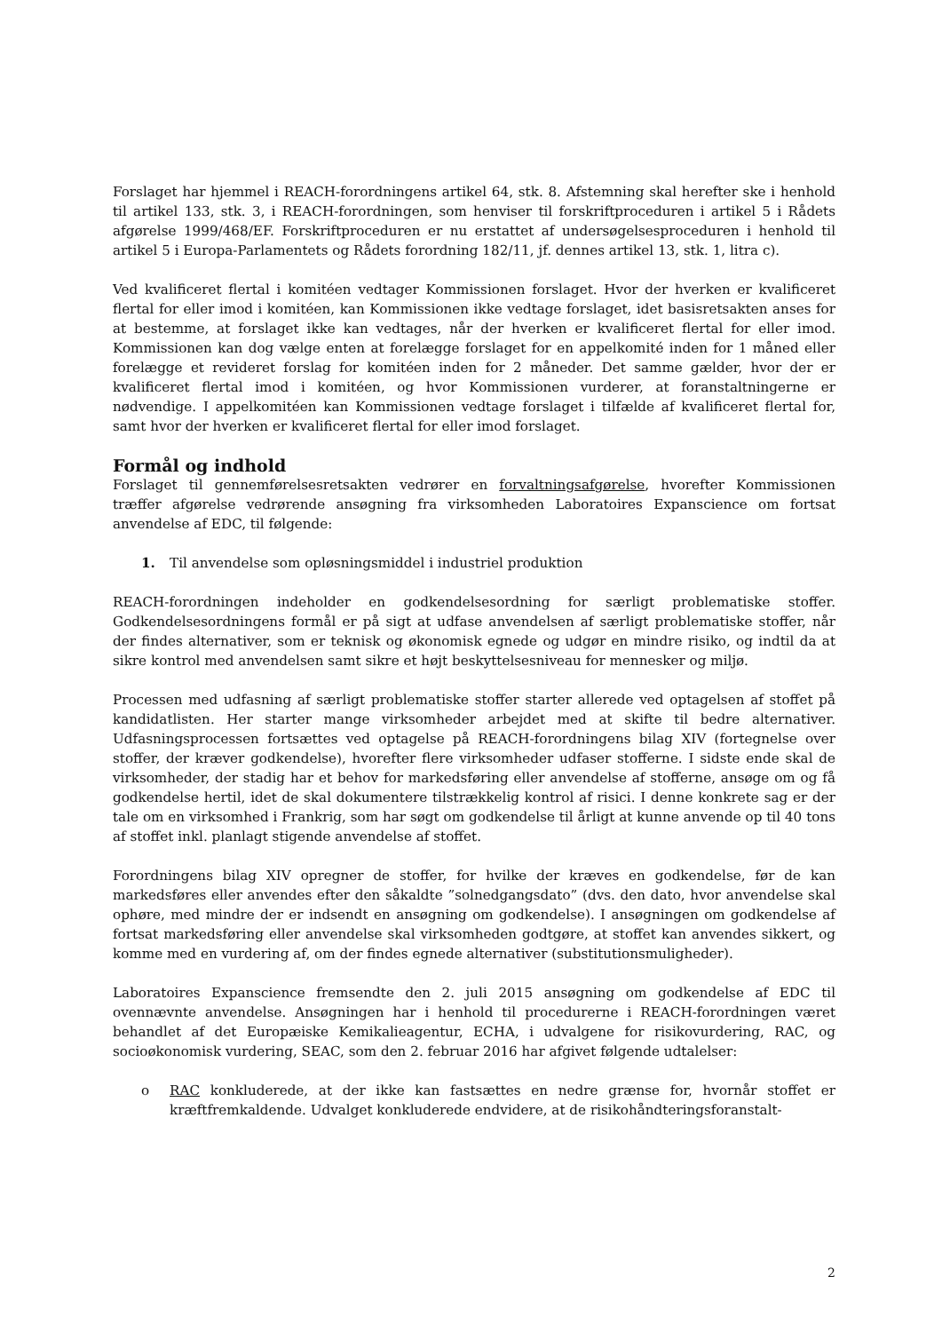Forslaget har hjemmel i REACH-forordningens artikel 64, stk. 8. Afstemning skal herefter ske i henhold til artikel 133, stk. 3, i REACH-forordningen, som henviser til forskriftproceduren i artikel 5 i Rådets afgørelse 1999/468/EF. Forskriftproceduren er nu erstattet af undersøgelsesproceduren i henhold til artikel 5 i Europa-Parlamentets og Rådets forordning 182/11, jf. dennes artikel 13, stk. 1, litra c).
Ved kvalificeret flertal i komitéen vedtager Kommissionen forslaget. Hvor der hverken er kvalificeret flertal for eller imod i komitéen, kan Kommissionen ikke vedtage forslaget, idet basisretsakten anses for at bestemme, at forslaget ikke kan vedtages, når der hverken er kvalificeret flertal for eller imod. Kommissionen kan dog vælge enten at forelægge forslaget for en appelkomité inden for 1 måned eller forelægge et revideret forslag for komitéen inden for 2 måneder. Det samme gælder, hvor der er kvalificeret flertal imod i komitéen, og hvor Kommissionen vurderer, at foranstaltningerne er nødvendige. I appelkomitéen kan Kommissionen vedtage forslaget i tilfælde af kvalificeret flertal for, samt hvor der hverken er kvalificeret flertal for eller imod forslaget.
Formål og indhold
Forslaget til gennemførelsesretsakten vedrører en forvaltningsafgørelse, hvorefter Kommissionen træffer afgørelse vedrørende ansøgning fra virksomheden Laboratoires Expanscience om fortsat anvendelse af EDC, til følgende:
1. Til anvendelse som opløsningsmiddel i industriel produktion
REACH-forordningen indeholder en godkendelsesordning for særligt problematiske stoffer. Godkendelsesordningens formål er på sigt at udfase anvendelsen af særligt problematiske stoffer, når der findes alternativer, som er teknisk og økonomisk egnede og udgør en mindre risiko, og indtil da at sikre kontrol med anvendelsen samt sikre et højt beskyttelsesniveau for mennesker og miljø.
Processen med udfasning af særligt problematiske stoffer starter allerede ved optagelsen af stoffet på kandidatlisten. Her starter mange virksomheder arbejdet med at skifte til bedre alternativer. Udfasningsprocessen fortsættes ved optagelse på REACH-forordningens bilag XIV (fortegnelse over stoffer, der kræver godkendelse), hvorefter flere virksomheder udfaser stofferne. I sidste ende skal de virksomheder, der stadig har et behov for markedsføring eller anvendelse af stofferne, ansøge om og få godkendelse hertil, idet de skal dokumentere tilstrækkelig kontrol af risici. I denne konkrete sag er der tale om en virksomhed i Frankrig, som har søgt om godkendelse til årligt at kunne anvende op til 40 tons af stoffet inkl. planlagt stigende anvendelse af stoffet.
Forordningens bilag XIV opregner de stoffer, for hvilke der kræves en godkendelse, før de kan markedsføres eller anvendes efter den såkaldte ”solnedgangsdato” (dvs. den dato, hvor anvendelse skal ophøre, med mindre der er indsendt en ansøgning om godkendelse). I ansøgningen om godkendelse af fortsat markedsføring eller anvendelse skal virksomheden godtgøre, at stoffet kan anvendes sikkert, og komme med en vurdering af, om der findes egnede alternativer (substitutionsmuligheder).
Laboratoires Expanscience fremsendte den 2. juli 2015 ansøgning om godkendelse af EDC til ovennævnte anvendelse. Ansøgningen har i henhold til procedurerne i REACH-forordningen været behandlet af det Europæiske Kemikalieagentur, ECHA, i udvalgene for risikovurdering, RAC, og socioøkonomisk vurdering, SEAC, som den 2. februar 2016 har afgivet følgende udtalelser:
o RAC konkluderede, at der ikke kan fastsættes en nedre grænse for, hvornår stoffet er kræftfremkaldende. Udvalget konkluderede endvidere, at de risikohåndteringsforanstalt-
2